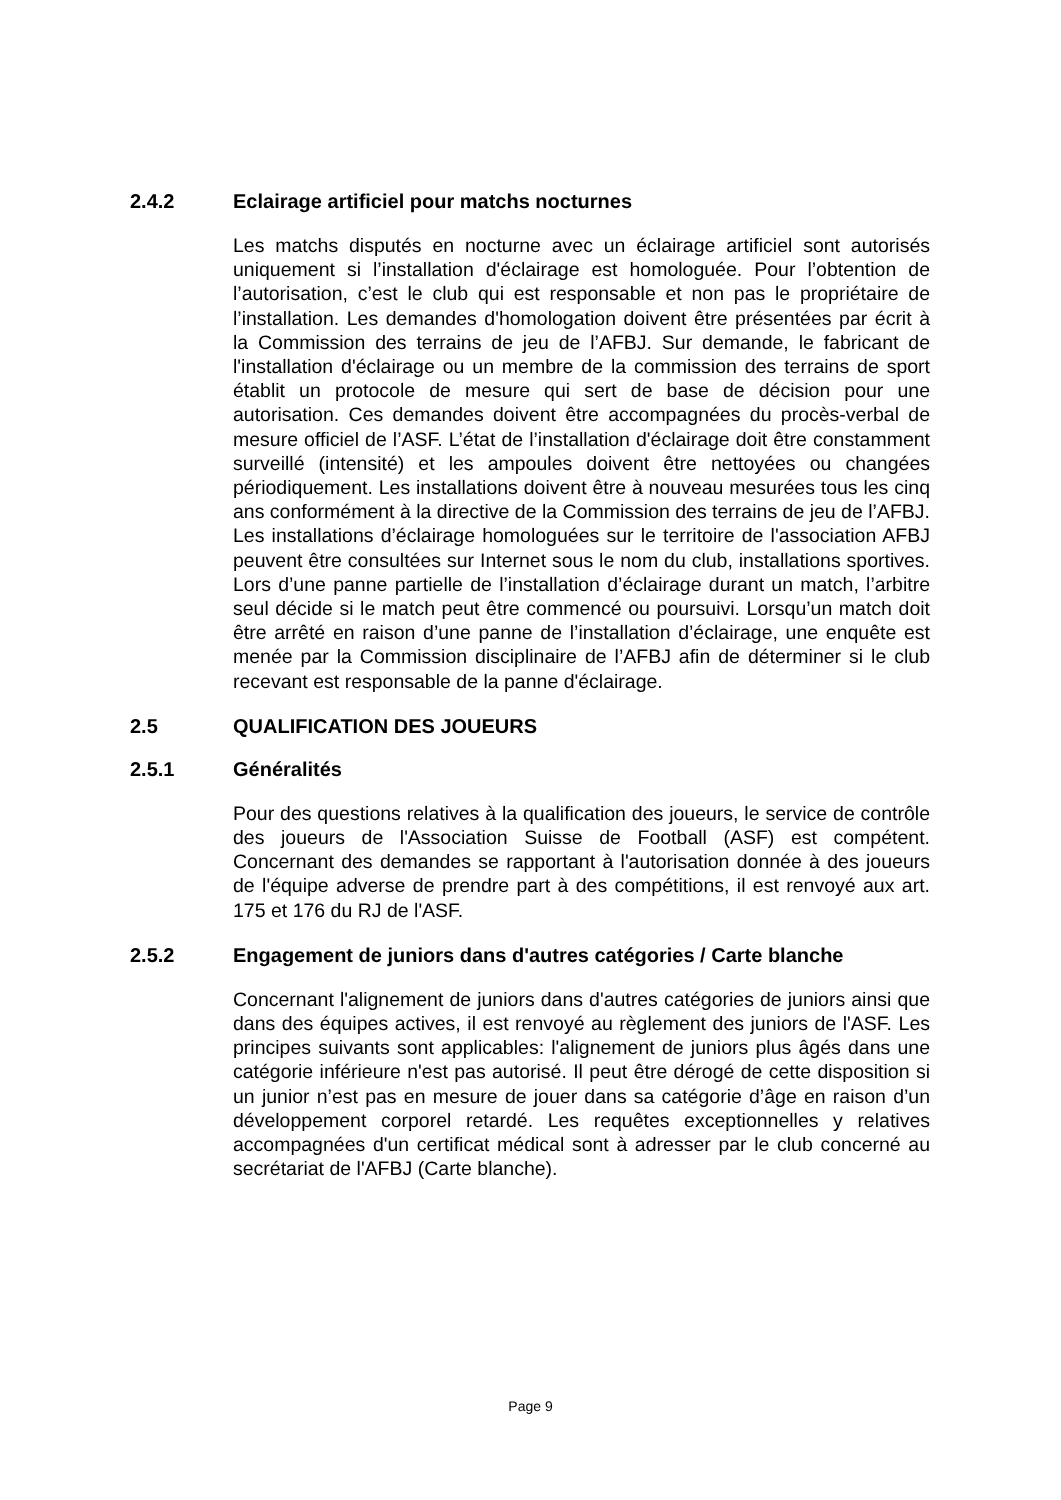2.4.2 Eclairage artificiel pour matchs nocturnes
Les matchs disputés en nocturne avec un éclairage artificiel sont autorisés uniquement si l’installation d'éclairage est homologuée. Pour l’obtention de l’autorisation, c’est le club qui est responsable et non pas le propriétaire de l’installation. Les demandes d'homologation doivent être présentées par écrit à la Commission des terrains de jeu de l’AFBJ. Sur demande, le fabricant de l'installation d'éclairage ou un membre de la commission des terrains de sport établit un protocole de mesure qui sert de base de décision pour une autorisation. Ces demandes doivent être accompagnées du procès-verbal de mesure officiel de l’ASF. L’état de l’installation d'éclairage doit être constamment surveillé (intensité) et les ampoules doivent être nettoyées ou changées périodiquement. Les installations doivent être à nouveau mesurées tous les cinq ans conformément à la directive de la Commission des terrains de jeu de l’AFBJ. Les installations d’éclairage homologuées sur le territoire de l'association AFBJ peuvent être consultées sur Internet sous le nom du club, installations sportives. Lors d’une panne partielle de l’installation d’éclairage durant un match, l’arbitre seul décide si le match peut être commencé ou poursuivi. Lorsqu’un match doit être arrêté en raison d’une panne de l’installation d’éclairage, une enquête est menée par la Commission disciplinaire de l’AFBJ afin de déterminer si le club recevant est responsable de la panne d'éclairage.
2.5 QUALIFICATION DES JOUEURS
2.5.1 Généralités
Pour des questions relatives à la qualification des joueurs, le service de contrôle des joueurs de l'Association Suisse de Football (ASF) est compétent. Concernant des demandes se rapportant à l'autorisation donnée à des joueurs de l'équipe adverse de prendre part à des compétitions, il est renvoyé aux art. 175 et 176 du RJ de l'ASF.
2.5.2 Engagement de juniors dans d'autres catégories / Carte blanche
Concernant l'alignement de juniors dans d'autres catégories de juniors ainsi que dans des équipes actives, il est renvoyé au règlement des juniors de l'ASF. Les principes suivants sont applicables: l'alignement de juniors plus âgés dans une catégorie inférieure n'est pas autorisé. Il peut être dérogé de cette disposition si un junior n’est pas en mesure de jouer dans sa catégorie d’âge en raison d’un développement corporel retardé. Les requêtes exceptionnelles y relatives accompagnées d'un certificat médical sont à adresser par le club concerné au secrétariat de l'AFBJ (Carte blanche).
Page 9